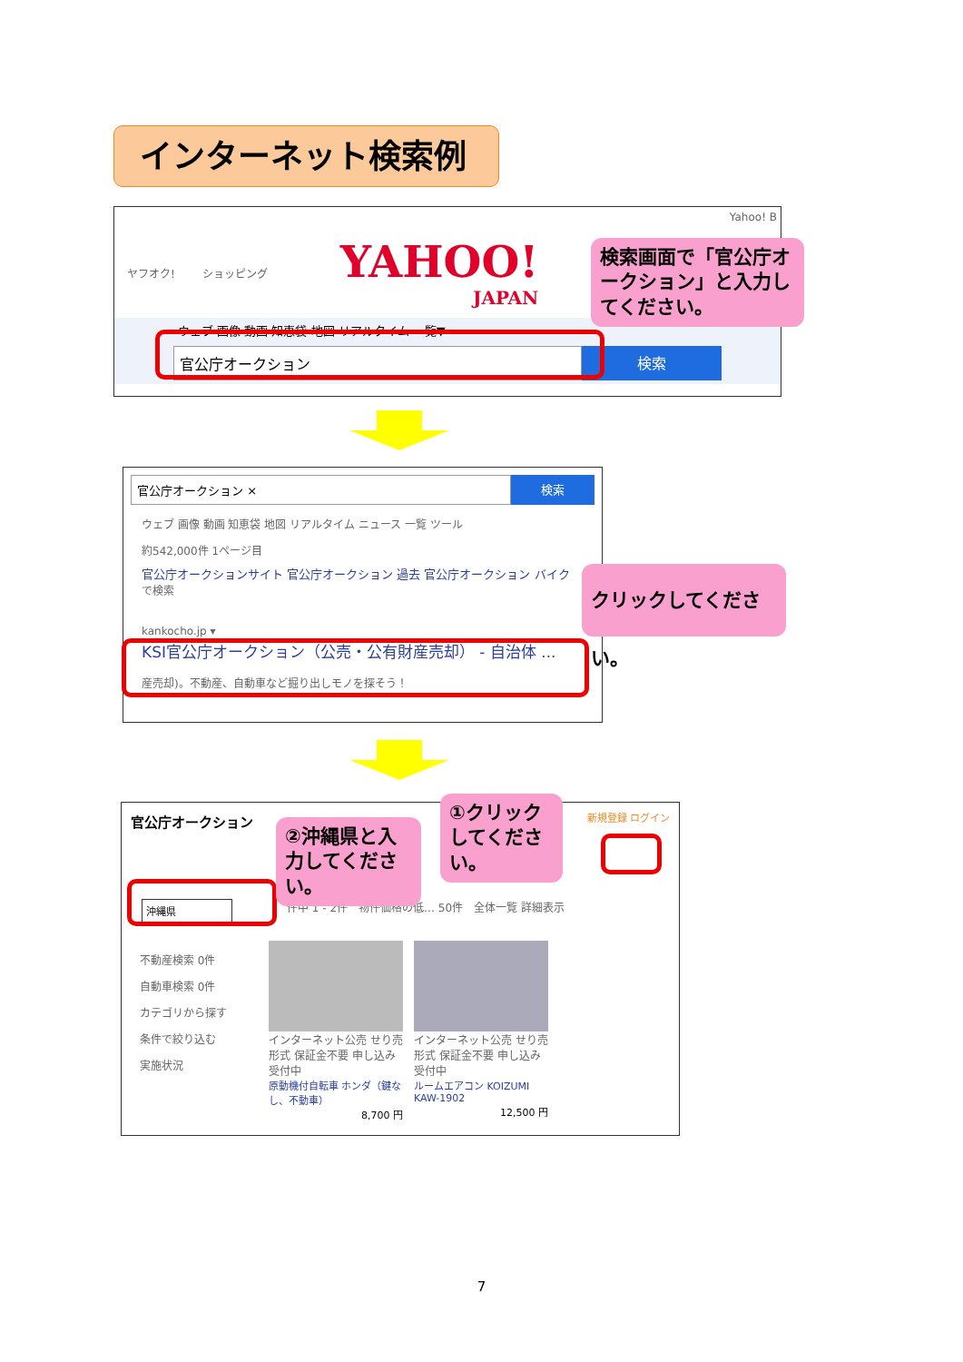インターネット検索例
Yahoo! B
ヤフオク! ショッピング
YAHOO!
JAPAN
ウェブ 画像 動画 知恵袋 地図 リアルタイム 一覧▼
官公庁オークション 検索
検索画面で「官公庁オークション」と入力してください。
官公庁オークション × 検索
ウェブ 画像 動画 知恵袋 地図 リアルタイム ニュース 一覧 ツール
約542,000件 1ページ目
官公庁オークションサイト 官公庁オークション 過去 官公庁オークション バイク
で検索
kankocho.jp ▾
KSI官公庁オークション（公売・公有財産売却） - 自治体 ...
産売却)。不動産、自動車など掘り出しモノを探そう！
クリックしてください。
官公庁オークション
新規登録 ログイン
沖縄県
件中 1 - 2件　物件価格の低… 50件　全体一覧 詳細表示
不動産検索 0件
自動車検索 0件
カテゴリから探す
条件で絞り込む
実施状況
インターネット公売 せり売形式 保証金不要 申し込み受付中
原動機付自転車 ホンダ（鍵なし、不動車）
8,700 円
インターネット公売 せり売形式 保証金不要 申し込み受付中
ルームエアコン KOIZUMI KAW-1902
12,500 円
②沖縄県と入力してください。
①クリックしてください。
7